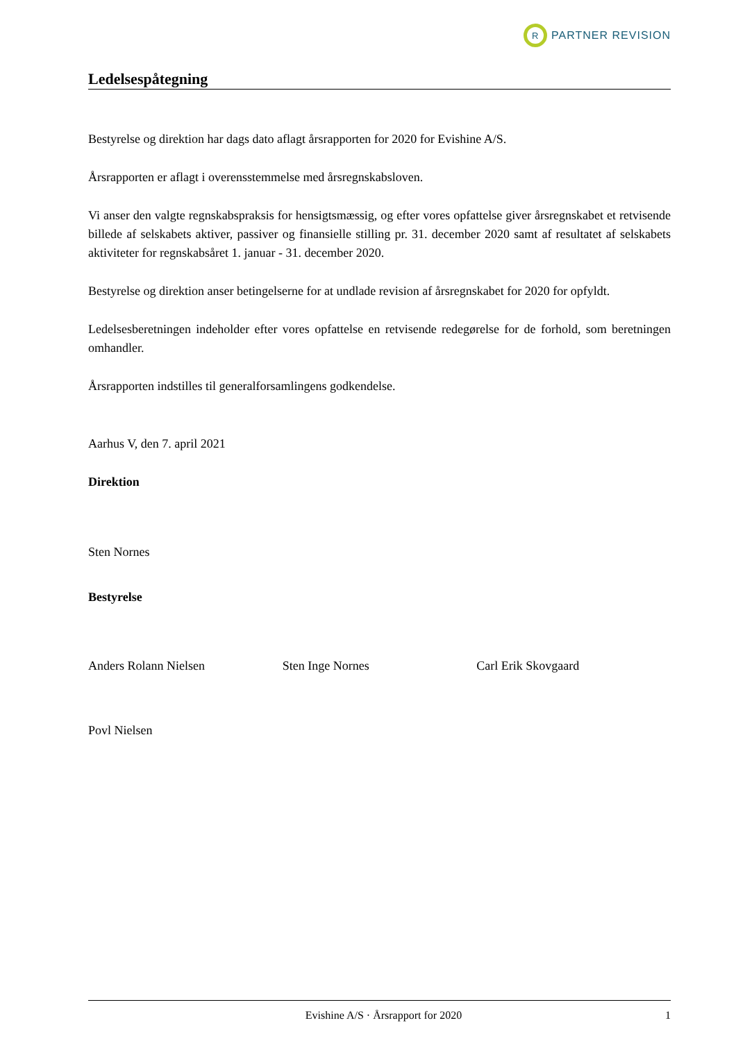R
PARTNER REVISION
Ledelsespåtegning
Bestyrelse og direktion har dags dato aflagt årsrapporten for 2020 for Evishine A/S.
Årsrapporten er aflagt i overensstemmelse med årsregnskabsloven.
Vi anser den valgte regnskabspraksis for hensigtsmæssig, og efter vores opfattelse giver årsregnskabet et retvisende billede af selskabets aktiver, passiver og finansielle stilling pr. 31. december 2020 samt af resultatet af selskabets aktiviteter for regnskabsåret 1. januar - 31. december 2020.
Bestyrelse og direktion anser betingelserne for at undlade revision af årsregnskabet for 2020 for opfyldt.
Ledelsesberetningen indeholder efter vores opfattelse en retvisende redegørelse for de forhold, som beretningen omhandler.
Årsrapporten indstilles til generalforsamlingens godkendelse.
Aarhus V, den 7. april 2021
Direktion
Sten Nornes
Bestyrelse
Anders Rolann Nielsen Sten Inge Nornes Carl Erik Skovgaard
Povl Nielsen
Evishine A/S · Årsrapport for 2020 1